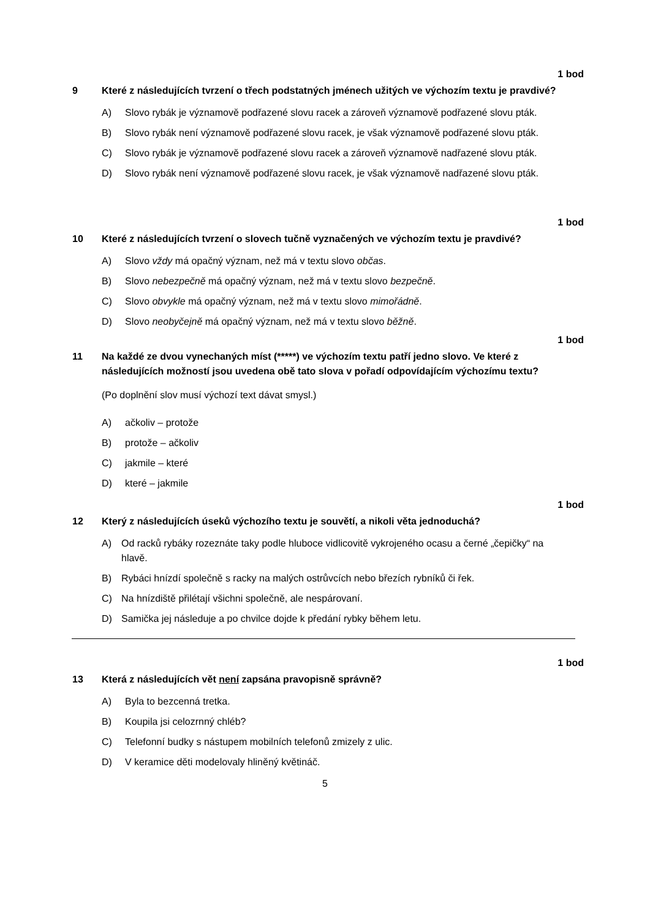1 bod
9 Které z následujících tvrzení o třech podstatných jménech užitých ve výchozím textu je pravdivé?
A) Slovo rybák je významově podřazené slovu racek a zároveň významově podřazené slovu pták.
B) Slovo rybák není významově podřazené slovu racek, je však významově podřazené slovu pták.
C) Slovo rybák je významově podřazené slovu racek a zároveň významově nadřazené slovu pták.
D) Slovo rybák není významově podřazené slovu racek, je však významově nadřazené slovu pták.
1 bod
10 Které z následujících tvrzení o slovech tučně vyznačených ve výchozím textu je pravdivé?
A) Slovo vždy má opačný význam, než má v textu slovo občas.
B) Slovo nebezpečně má opačný význam, než má v textu slovo bezpečně.
C) Slovo obvykle má opačný význam, než má v textu slovo mimořádně.
D) Slovo neobyčejně má opačný význam, než má v textu slovo běžně.
1 bod
11 Na každé ze dvou vynechaných míst (*****) ve výchozím textu patří jedno slovo. Ve které z následujících možností jsou uvedena obě tato slova v pořadí odpovídajícím výchozímu textu?
(Po doplnění slov musí výchozí text dávat smysl.)
A) ačkoliv – protože
B) protože – ačkoliv
C) jakmile – které
D) které – jakmile
1 bod
12 Který z následujících úseků výchozího textu je souvětí, a nikoli věta jednoduchá?
A) Od racků rybáky rozeznáte taky podle hluboce vidlicovitě vykrojeného ocasu a černé „čepičky“ na hlavě.
B) Rybáci hnízdí společně s racky na malých ostrůvcích nebo březích rybníků či řek.
C) Na hnízdiště přilétají všichni společně, ale nespárovaní.
D) Samička jej následuje a po chvilce dojde k předání rybky během letu.
1 bod
13 Která z následujících vět není zapsána pravopisně správně?
A) Byla to bezcenná tretka.
B) Koupila jsi celozrnný chléb?
C) Telefonní budky s nástupem mobilních telefonů zmizely z ulic.
D) V keramice děti modelovaly hliněný květináč.
5